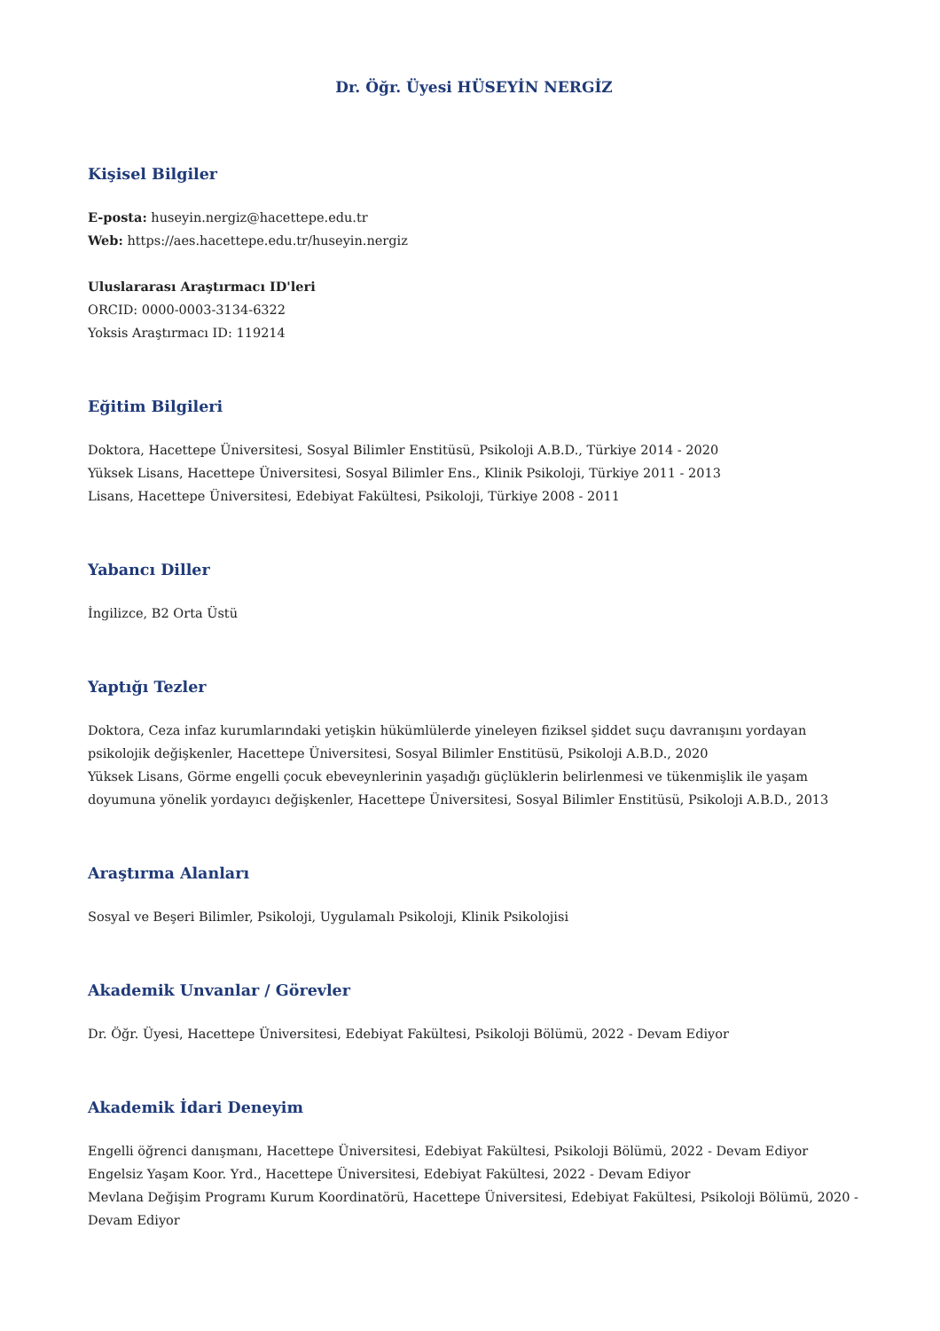Dr. Öğr. Üyesi HÜSEYİN NERGİZ
Kişisel Bilgiler
E-posta: huseyin.nergiz@hacettepe.edu.tr
Web: https://aes.hacettepe.edu.tr/huseyin.nergiz
Uluslararası Araştırmacı ID'leri
ORCID: 0000-0003-3134-6322
Yoksis Araştırmacı ID: 119214
Eğitim Bilgileri
Doktora, Hacettepe Üniversitesi, Sosyal Bilimler Enstitüsü, Psikoloji A.B.D., Türkiye 2014 - 2020
Yüksek Lisans, Hacettepe Üniversitesi, Sosyal Bilimler Ens., Klinik Psikoloji, Türkiye 2011 - 2013
Lisans, Hacettepe Üniversitesi, Edebiyat Fakültesi, Psikoloji, Türkiye 2008 - 2011
Yabancı Diller
İngilizce, B2 Orta Üstü
Yaptığı Tezler
Doktora, Ceza infaz kurumlarındaki yetişkin hükümlülerde yineleyen fiziksel şiddet suçu davranışını yordayan psikolojik değişkenler, Hacettepe Üniversitesi, Sosyal Bilimler Enstitüsü, Psikoloji A.B.D., 2020
Yüksek Lisans, Görme engelli çocuk ebeveynlerinin yaşadığı güçlüklerin belirlenmesi ve tükenmişlik ile yaşam doyumuna yönelik yordayıcı değişkenler, Hacettepe Üniversitesi, Sosyal Bilimler Enstitüsü, Psikoloji A.B.D., 2013
Araştırma Alanları
Sosyal ve Beşeri Bilimler, Psikoloji, Uygulamalı Psikoloji, Klinik Psikolojisi
Akademik Unvanlar / Görevler
Dr. Öğr. Üyesi, Hacettepe Üniversitesi, Edebiyat Fakültesi, Psikoloji Bölümü, 2022 - Devam Ediyor
Akademik İdari Deneyim
Engelli öğrenci danışmanı, Hacettepe Üniversitesi, Edebiyat Fakültesi, Psikoloji Bölümü, 2022 - Devam Ediyor
Engelsiz Yaşam Koor. Yrd., Hacettepe Üniversitesi, Edebiyat Fakültesi, 2022 - Devam Ediyor
Mevlana Değişim Programı Kurum Koordinatörü, Hacettepe Üniversitesi, Edebiyat Fakültesi, Psikoloji Bölümü, 2020 - Devam Ediyor